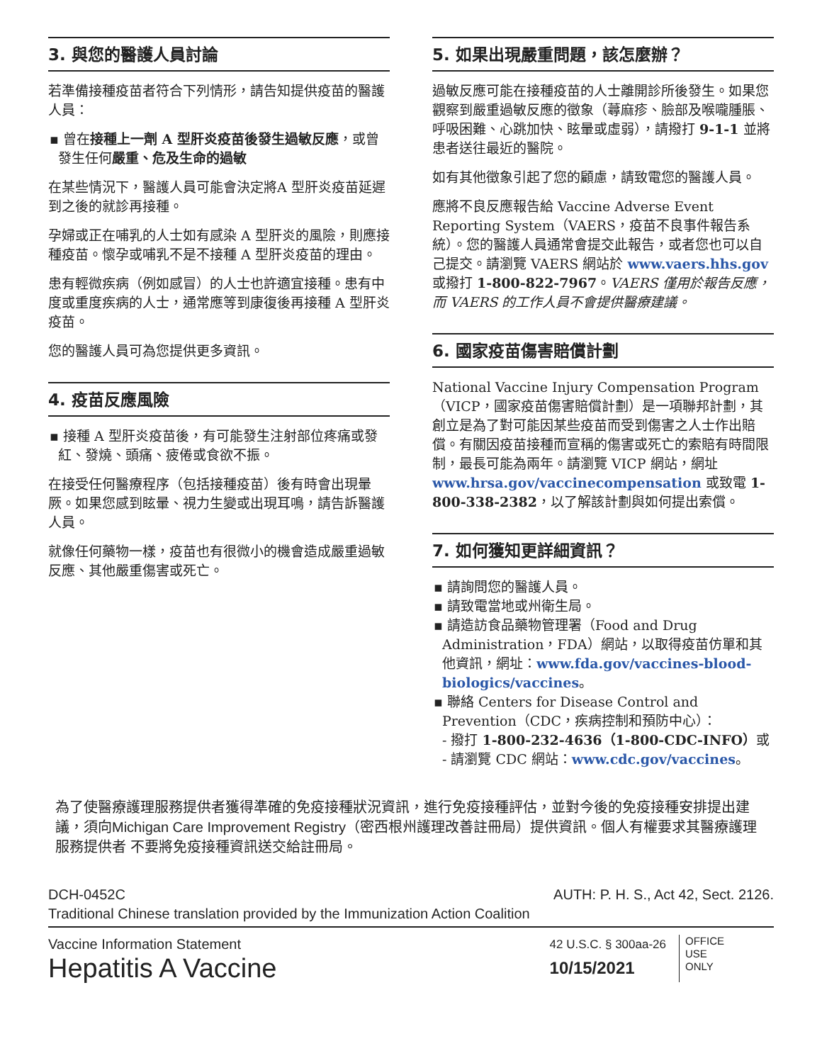3. 與您的醫護人員討論
若準備接種疫苗者符合下列情形，請告知提供疫苗的醫護人員：
▪ 曾在接種上一劑 A 型肝炎疫苗後發生過敏反應，或曾發生任何嚴重、危及生命的過敏
在某些情況下，醫護人員可能會決定將A 型肝炎疫苗延遲到之後的就診再接種。
孕婦或正在哺乳的人士如有感染 A 型肝炎的風險，則應接種疫苗。懷孕或哺乳不是不接種 A 型肝炎疫苗的理由。
患有輕微疾病（例如感冒）的人士也許適宜接種。患有中度或重度疾病的人士，通常應等到康復後再接種 A 型肝炎疫苗。
您的醫護人員可為您提供更多資訊。
4. 疫苗反應風險
▪ 接種 A 型肝炎疫苗後，有可能發生注射部位疼痛或發紅、發燒、頭痛、疲倦或食欲不振。
在接受任何醫療程序（包括接種疫苗）後有時會出現暈厥。如果您感到眩暈、視力生變或出現耳鳴，請告訴醫護人員。
就像任何藥物一樣，疫苗也有很微小的機會造成嚴重過敏反應、其他嚴重傷害或死亡。
5. 如果出現嚴重問題，該怎麼辦？
過敏反應可能在接種疫苗的人士離開診所後發生。如果您觀察到嚴重過敏反應的徵象（蕁麻疹、臉部及喉嚨腫脹、呼吸困難、心跳加快、眩暈或虛弱），請撥打 9-1-1 並將患者送往最近的醫院。
如有其他徵象引起了您的顧慮，請致電您的醫護人員。
應將不良反應報告給 Vaccine Adverse Event Reporting System（VAERS，疫苗不良事件報告系統）。您的醫護人員通常會提交此報告，或者您也可以自己提交。請瀏覽 VAERS 網站於 www.vaers.hhs.gov 或撥打 1-800-822-7967。VAERS 僅用於報告反應，而 VAERS 的工作人員不會提供醫療建議。
6. 國家疫苗傷害賠償計劃
National Vaccine Injury Compensation Program（VICP，國家疫苗傷害賠償計劃）是一項聯邦計劃，其創立是為了對可能因某些疫苗而受到傷害之人士作出賠償。有關因疫苗接種而宣稱的傷害或死亡的索賠有時間限制，最長可能為兩年。請瀏覽 VICP 網站，網址 www.hrsa.gov/vaccinecompensation 或致電 1-800-338-2382，以了解該計劃與如何提出索償。
7. 如何獲知更詳細資訊？
▪ 請詢問您的醫護人員。
▪ 請致電當地或州衛生局。
▪ 請造訪食品藥物管理署（Food and Drug Administration，FDA）網站，以取得疫苗仿單和其他資訊，網址：www.fda.gov/vaccines-blood-biologics/vaccines。
▪ 聯絡 Centers for Disease Control and Prevention（CDC，疾病控制和預防中心）：
- 撥打 1-800-232-4636（1-800-CDC-INFO）或
- 請瀏覽 CDC 網站：www.cdc.gov/vaccines。
為了使醫療護理服務提供者獲得準確的免疫接種狀況資訊，進行免疫接種評估，並對今後的免疫接種安排提出建議，須向Michigan Care Improvement Registry（密西根州護理改善註冊局）提供資訊。個人有權要求其醫療護理服務提供者 不要將免疫接種資訊送交給註冊局。
DCH-0452C AUTH: P. H. S., Act 42, Sect. 2126.
Traditional Chinese translation provided by the Immunization Action Coalition
Vaccine Information Statement
Hepatitis A Vaccine
42 U.S.C. § 300aa-26
10/15/2021
OFFICE
USE
ONLY